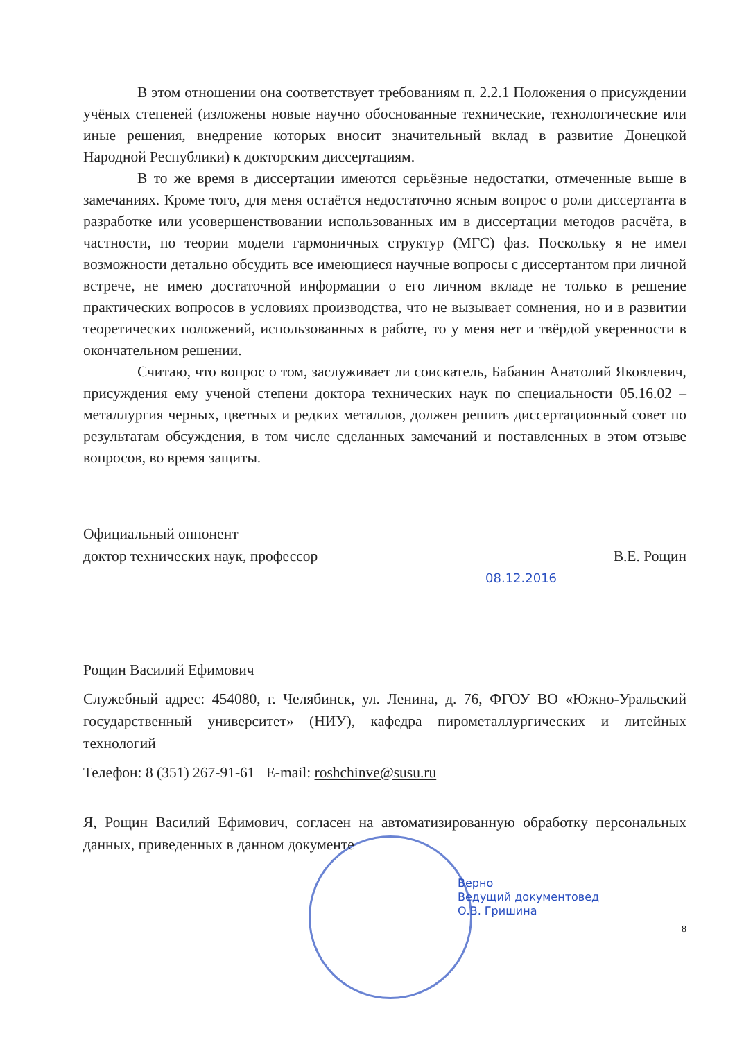В этом отношении она соответствует требованиям п. 2.2.1 Положения о присуждении учёных степеней (изложены новые научно обоснованные технические, технологические или иные решения, внедрение которых вносит значительный вклад в развитие Донецкой Народной Республики) к докторским диссертациям.
В то же время в диссертации имеются серьёзные недостатки, отмеченные выше в замечаниях. Кроме того, для меня остаётся недостаточно ясным вопрос о роли диссертанта в разработке или усовершенствовании использованных им в диссертации методов расчёта, в частности, по теории модели гармоничных структур (МГС) фаз. Поскольку я не имел возможности детально обсудить все имеющиеся научные вопросы с диссертантом при личной встрече, не имею достаточной информации о его личном вкладе не только в решение практических вопросов в условиях производства, что не вызывает сомнения, но и в развитии теоретических положений, использованных в работе, то у меня нет и твёрдой уверенности в окончательном решении.
Считаю, что вопрос о том, заслуживает ли соискатель, Бабанин Анатолий Яковлевич, присуждения ему ученой степени доктора технических наук по специальности 05.16.02 – металлургия черных, цветных и редких металлов, должен решить диссертационный совет по результатам обсуждения, в том числе сделанных замечаний и поставленных в этом отзыве вопросов, во время защиты.
Официальный оппонент
доктор технических наук, профессор В.Е. Рощин
08.12.2016
Рощин Василий Ефимович
Служебный адрес: 454080, г. Челябинск, ул. Ленина, д. 76, ФГОУ ВО «Южно-Уральский государственный университет» (НИУ), кафедра пирометаллургических и литейных технологий
Телефон: 8 (351) 267-91-61 E-mail: roshchinve@susu.ru
Я, Рощин Василий Ефимович, согласен на автоматизированную обработку персональных данных, приведенных в данном документе
Верно
Ведущий документовед
О.В. Гришина
8